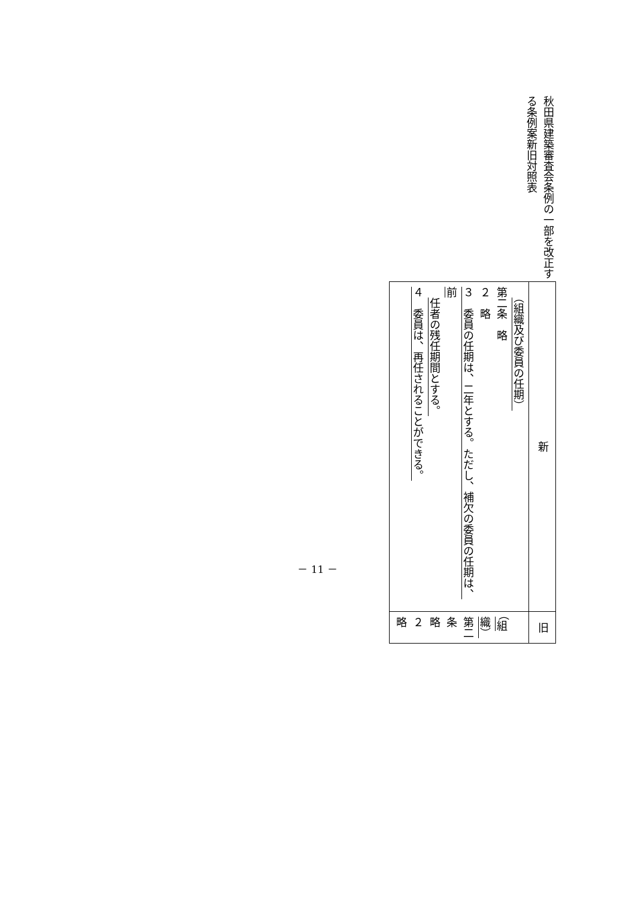秋田県建築審査会条例の一部を改正する条例案新旧対照表
| 新 | 旧 |
| （組織及び委員の任期） 第二条 略 ２ 略 ３ 委員の任期は、二年とする。ただし、補欠の委員の任期は、前 任者の残任期間とする。 ４ 委員は、再任されることができる。 | （組織） 第二条 略 ２ 略 |
－ 11 －